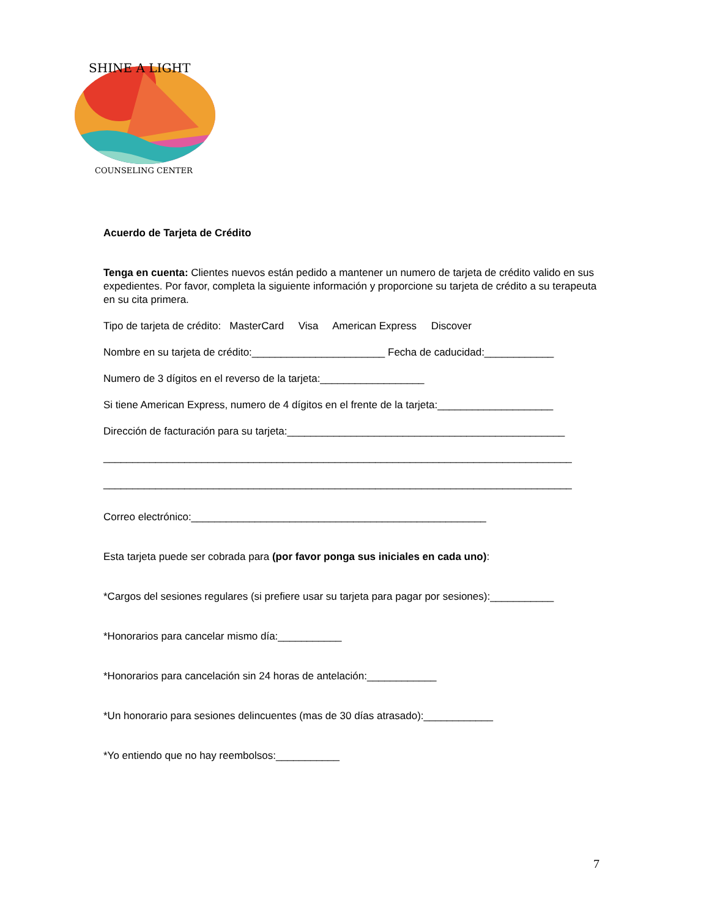SHINE A LIGHT
COUNSELING CENTER
Acuerdo de Tarjeta de Crédito
Tenga en cuenta: Clientes nuevos están pedido a mantener un numero de tarjeta de crédito valido en sus expedientes. Por favor, completa la siguiente información y proporcione su tarjeta de crédito a su terapeuta en su cita primera.
Tipo de tarjeta de crédito: MasterCard Visa American Express Discover
Nombre en su tarjeta de crédito:_______________________ Fecha de caducidad:____________
Numero de 3 dígitos en el reverso de la tarjeta:__________________
Si tiene American Express, numero de 4 dígitos en el frente de la tarjeta:____________________
Dirección de facturación para su tarjeta:________________________________________________
_________________________________________________________________________________
_________________________________________________________________________________
Correo electrónico:___________________________________________________
Esta tarjeta puede ser cobrada para (por favor ponga sus iniciales en cada uno):
*Cargos del sesiones regulares (si prefiere usar su tarjeta para pagar por sesiones):___________
*Honorarios para cancelar mismo día:___________
*Honorarios para cancelación sin 24 horas de antelación:____________
*Un honorario para sesiones delincuentes (mas de 30 días atrasado):____________
*Yo entiendo que no hay reembolsos:___________
7